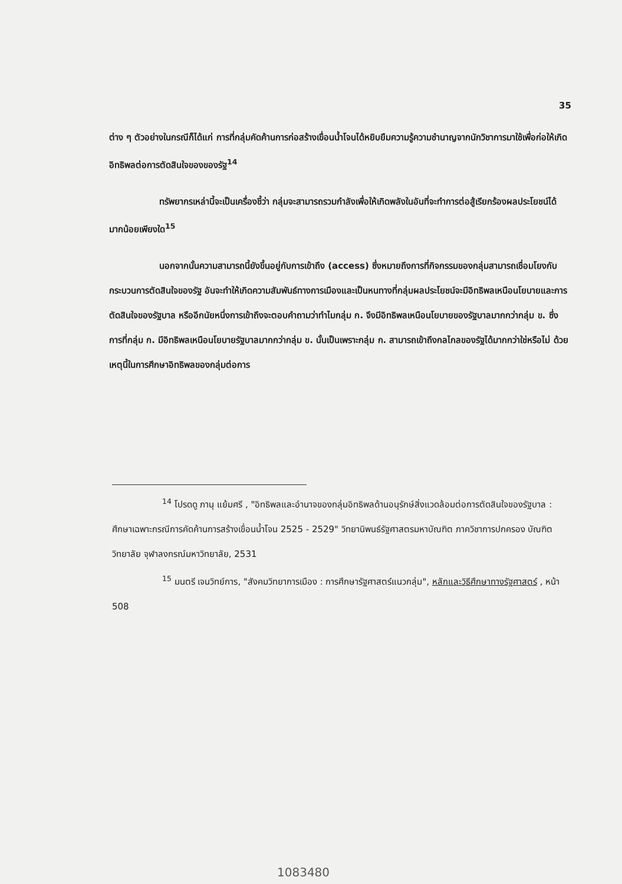35
ต่าง ๆ ตัวอย่างในกรณีก็ได้แก่ การที่กลุ่มคัดค้านการก่อสร้างเขื่อนน้ำโจนได้หยิบยืมความรู้ความชำนาญจากนักวิชาการมาใช้เพื่อก่อให้เกิดอิทธิพลต่อการตัดสินใจของของรัฐ<sup>14</sup>
ทรัพยากรเหล่านี้จะเป็นเครื่องชี้ว่า กลุ่มจะสามารถรวมกำลังเพื่อให้เกิดพลังในอันที่จะทำการต่อสู้เรียกร้องผลประโยชน์ได้มากน้อยเพียงใด<sup>15</sup>
นอกจากนั้นความสามารถนี้ยังขึ้นอยู่กับการเข้าถึง (access) ซึ่งหมายถึงการที่กิจกรรมของกลุ่มสามารถเชื่อมโยงกับกระบวนการตัดสินใจของรัฐ อันจะทำให้เกิดความสัมพันธ์ทางการเมืองและเป็นหนทางที่กลุ่มผลประโยชน์จะมีอิทธิพลเหนือนโยบายและการตัดสินใจของรัฐบาล หรืออีกนัยหนึ่งการเข้าถึงจะตอบคำถามว่าทำไมกลุ่ม ก. จึงมีอิทธิพลเหนือนโยบายของรัฐบาลมากกว่ากลุ่ม ข. ซึ่งการที่กลุ่ม ก. มีอิทธิพลเหนือนโยบายรัฐบาลมากกว่ากลุ่ม ข. นั้นเป็นเพราะกลุ่ม ก. สามารถเข้าถึงกลไกลของรัฐได้มากกว่าใช่หรือไม่ ด้วยเหตุนี้ในการศึกษาอิทธิพลของกลุ่มต่อการ
<sup>14</sup> โปรดดู ภานุ แย้มศรี , "อิทธิพลและอำนาจของกลุ่มอิทธิพลด้านอนุรักษ์สิ่งแวดล้อมต่อการตัดสินใจของรัฐบาล : ศึกษาเฉพาะกรณีการคัดค้านการสร้างเขื่อนน้ำโจน 2525 - 2529" วิทยานิพนธ์รัฐศาสตรมหาบัณฑิต ภาควิชาการปกครอง บัณฑิตวิทยาลัย จุฬาลงกรณ์มหาวิทยาลัย, 2531
<sup>15</sup> มนตรี เจนวิทย์การ, "สังคมวิทยาการเมือง : การศึกษารัฐศาสตร์แนวกลุ่ม", หลักและวิธีศึกษาทางรัฐศาสตร์ , หน้า 508
1083480